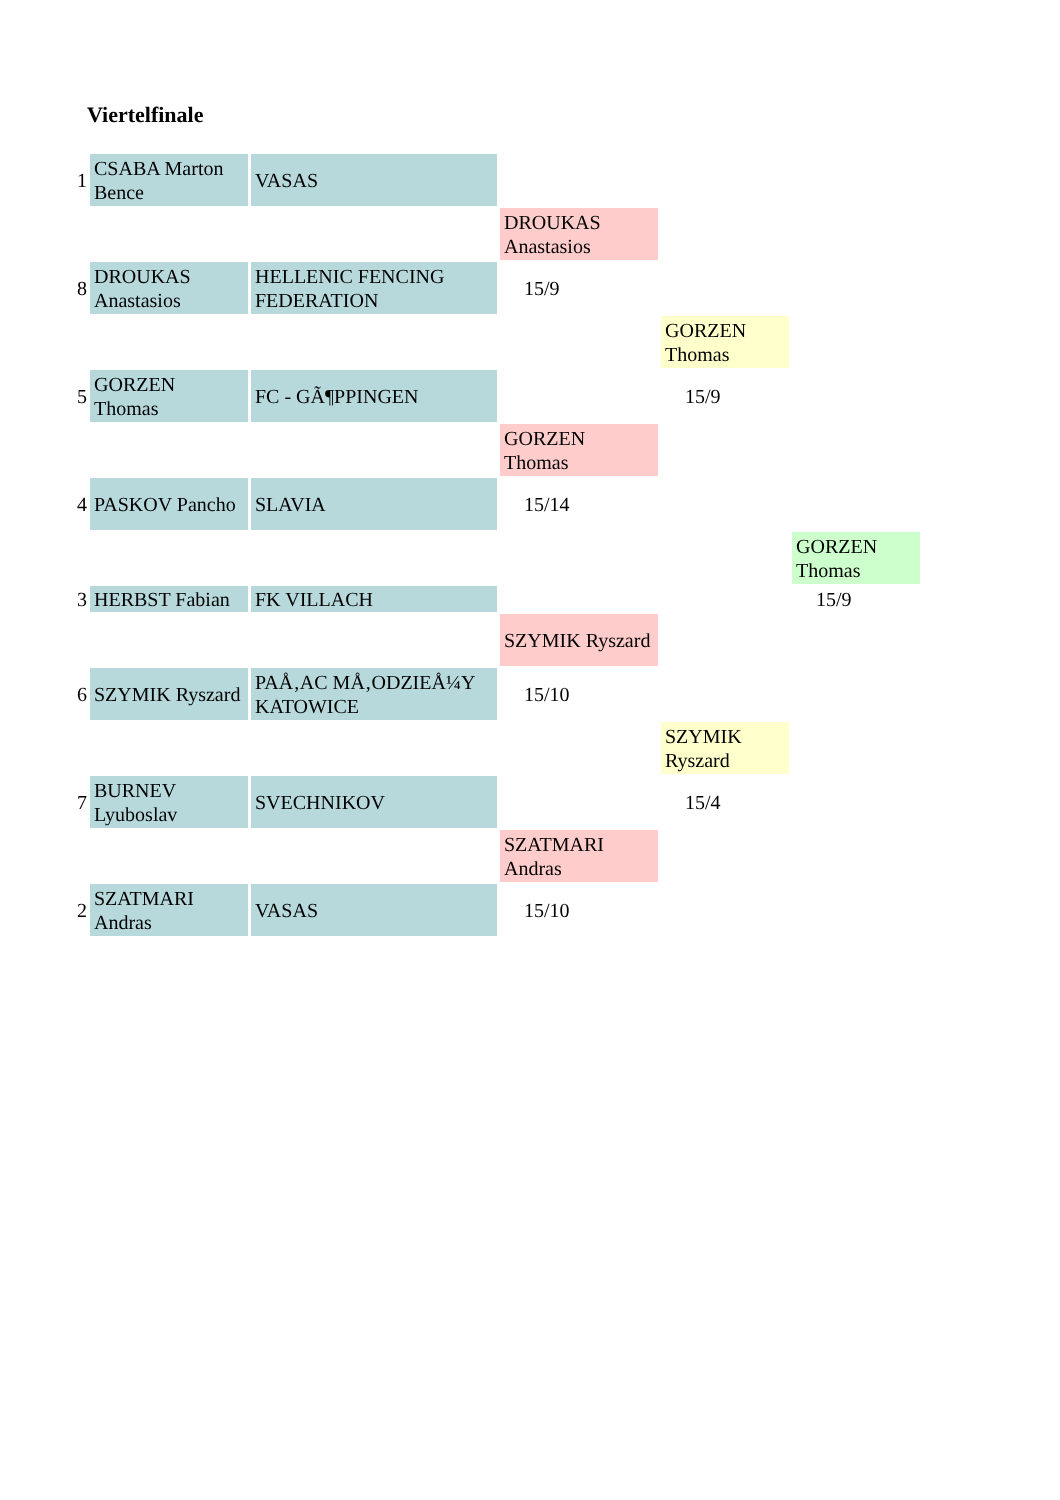Viertelfinale
| 1 | CSABA Marton Bence | VASAS | | | |
| | | | DROUKAS Anastasios | | |
| 8 | DROUKAS Anastasios | HELLENIC FENCING FEDERATION | 15/9 | | |
| | | | | GORZEN Thomas | |
| 5 | GORZEN Thomas | FC - GÃ¶PPINGEN | | 15/9 | |
| | | | GORZEN Thomas | | |
| 4 | PASKOV Pancho | SLAVIA | 15/14 | | |
| | | | | | GORZEN Thomas |
| 3 | HERBST Fabian | FK VILLACH | | | 15/9 |
| | | | SZYMIK Ryszard | | |
| 6 | SZYMIK Ryszard | PAÅ‚AC MÅ‚ODZIEÅ¼Y KATOWICE | 15/10 | | |
| | | | | SZYMIK Ryszard | |
| 7 | BURNEV Lyuboslav | SVECHNIKOV | | 15/4 | |
| | | | SZATMARI Andras | | |
| 2 | SZATMARI Andras | VASAS | 15/10 | | |